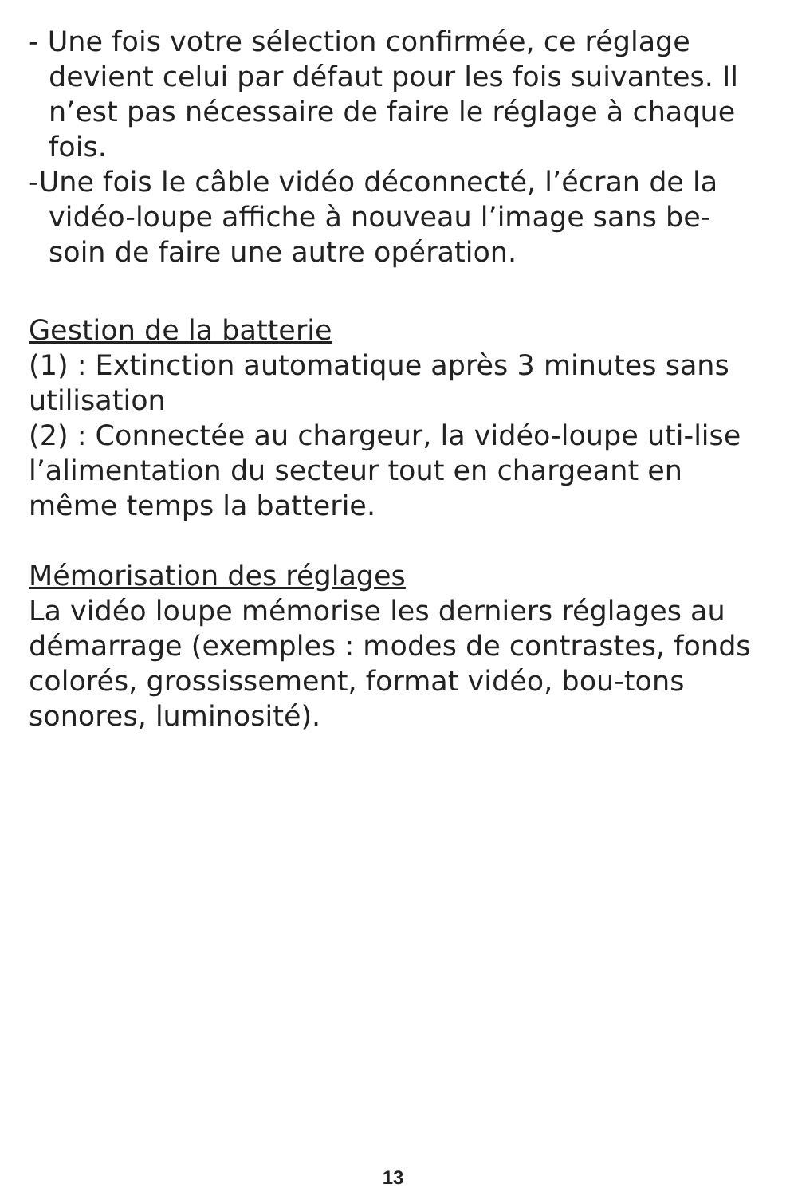- Une fois votre sélection confirmée, ce réglage devient celui par défaut pour les fois suivantes. Il n’est pas nécessaire de faire le réglage à chaque fois.
-Une fois le câble vidéo déconnecté, l’écran de la vidéo-loupe affiche à nouveau l’image sans be-soin de faire une autre opération.
Gestion de la batterie
(1) : Extinction automatique après 3 minutes sans utilisation
(2) : Connectée au chargeur, la vidéo-loupe uti-lise l’alimentation du secteur tout en chargeant en même temps la batterie.
Mémorisation des réglages
La vidéo loupe mémorise les derniers réglages au démarrage (exemples : modes de contrastes, fonds colorés, grossissement, format vidéo, bou-tons sonores, luminosité).
13